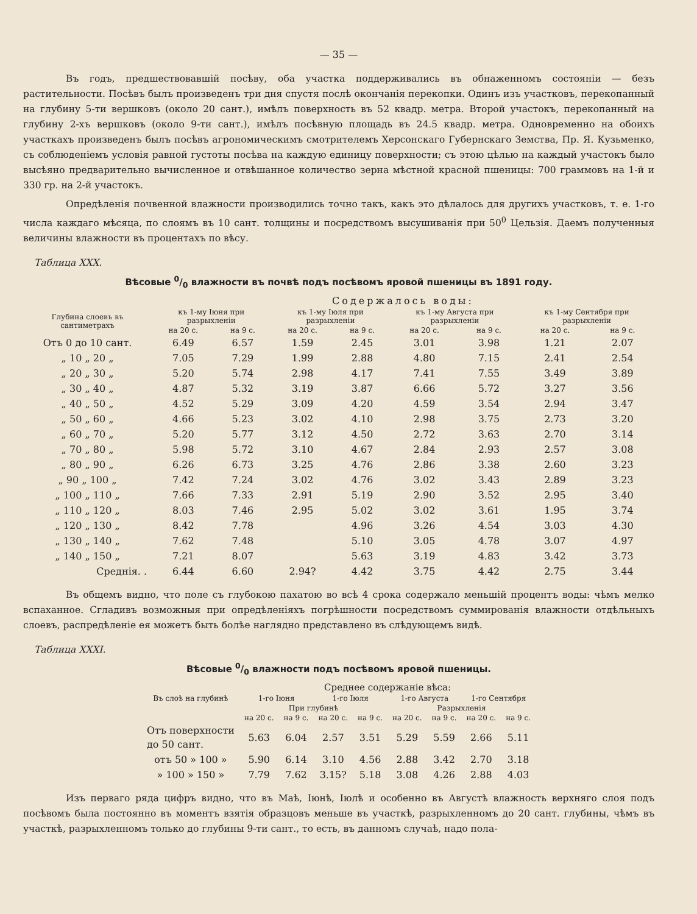— 35 —
Въ годъ, предшествовавшій посѣву, оба участка поддерживались въ обнаженномъ состояніи — безъ растительности. Посѣвъ былъ произведенъ три дня спустя послѣ окончанія перекопки. Одинъ изъ участковъ, перекопанный на глубину 5-ти вершковъ (около 20 сант.), имѣлъ поверхность въ 52 квадр. метра. Второй участокъ, перекопанный на глубину 2-хъ вершковъ (около 9-ти сант.), имѣлъ посѣвную площадь въ 24.5 квадр. метра. Одновременно на обоихъ участкахъ произведенъ былъ посѣвъ агрономическимъ смотрителемъ Херсонскаго Губернскаго Земства, Пр. Я. Кузьменко, съ соблюденіемъ условія равной густоты посѣва на каждую единицу поверхности; съ этою цѣлью на каждый участокъ было высѣяно предварительно вычисленное и отвѣшанное количество зерна мѣстной красной пшеницы: 700 граммовъ на 1-й и 330 гр. на 2-й участокъ.
Опредѣленія почвенной влажности производились точно такъ, какъ это дѣлалось для другихъ участковъ, т. е. 1-го числа каждаго мѣсяца, по слоямъ въ 10 сант. толщины и посредствомъ высушиванія при 50<sup>0</sup> Цельзія. Даемъ полученныя величины влажности въ процентахъ по вѣсу.
Таблица XXX.
Вѣсовые 0/0 влажности въ почвѣ подъ посѣвомъ яровой пшеницы въ 1891 году.
| | Содержалось воды: | | | | | | | |
| --- | --- | --- | --- | --- | --- | --- | --- | --- |
| Глубина слоевъ въ сантиметрахъ | къ 1-му Іюня при разрыхленіи | | къ 1-му Іюля при разрыхленіи | | къ 1-му Августа при разрыхленіи | | къ 1-му Сентября при разрыхленіи | |
| | на 20 с. | на 9 с. | на 20 с. | на 9 с. | на 20 с. | на 9 с. | на 20 с. | на 9 с. |
| Отъ 0 до 10 сант. | 6.49 | 6.57 | 1.59 | 2.45 | 3.01 | 3.98 | 1.21 | 2.07 |
| „ 10 „ 20 „ | 7.05 | 7.29 | 1.99 | 2.88 | 4.80 | 7.15 | 2.41 | 2.54 |
| „ 20 „ 30 „ | 5.20 | 5.74 | 2.98 | 4.17 | 7.41 | 7.55 | 3.49 | 3.89 |
| „ 30 „ 40 „ | 4.87 | 5.32 | 3.19 | 3.87 | 6.66 | 5.72 | 3.27 | 3.56 |
| „ 40 „ 50 „ | 4.52 | 5.29 | 3.09 | 4.20 | 4.59 | 3.54 | 2.94 | 3.47 |
| „ 50 „ 60 „ | 4.66 | 5.23 | 3.02 | 4.10 | 2.98 | 3.75 | 2.73 | 3.20 |
| „ 60 „ 70 „ | 5.20 | 5.77 | 3.12 | 4.50 | 2.72 | 3.63 | 2.70 | 3.14 |
| „ 70 „ 80 „ | 5.98 | 5.72 | 3.10 | 4.67 | 2.84 | 2.93 | 2.57 | 3.08 |
| „ 80 „ 90 „ | 6.26 | 6.73 | 3.25 | 4.76 | 2.86 | 3.38 | 2.60 | 3.23 |
| „ 90 „ 100 „ | 7.42 | 7.24 | 3.02 | 4.76 | 3.02 | 3.43 | 2.89 | 3.23 |
| „ 100 „ 110 „ | 7.66 | 7.33 | 2.91 | 5.19 | 2.90 | 3.52 | 2.95 | 3.40 |
| „ 110 „ 120 „ | 8.03 | 7.46 | 2.95 | 5.02 | 3.02 | 3.61 | 1.95 | 3.74 |
| „ 120 „ 130 „ | 8.42 | 7.78 | | 4.96 | 3.26 | 4.54 | 3.03 | 4.30 |
| „ 130 „ 140 „ | 7.62 | 7.48 | | 5.10 | 3.05 | 4.78 | 3.07 | 4.97 |
| „ 140 „ 150 „ | 7.21 | 8.07 | | 5.63 | 3.19 | 4.83 | 3.42 | 3.73 |
| Среднія. . | 6.44 | 6.60 | 2.94? | 4.42 | 3.75 | 4.42 | 2.75 | 3.44 |
Въ общемъ видно, что поле съ глубокою пахатою во всѣ 4 срока содержало меньшій процентъ воды: чѣмъ мелко вспаханное. Сгладивъ возможныя при опредѣленіяхъ погрѣшности посредствомъ суммированія влажности отдѣльныхъ слоевъ, распредѣленіе ея можетъ быть болѣе наглядно представлено въ слѣдующемъ видѣ.
Таблица XXXI.
Вѣсовые 0/0 влажности подъ посѣвомъ яровой пшеницы.
| | Среднее содержаніе вѣса: | | | | | | | |
| --- | --- | --- | --- | --- | --- | --- | --- | --- |
| Въ слоѣ на глубинѣ | 1-го Іюня | | 1-го Іюля | | 1-го Августа | | 1-го Сентября | |
| | При глубинѣ | | | | Разрыхленія | | | |
| | на 20 с. | на 9 с. | на 20 с. | на 9 с. | на 20 с. | на 9 с. | на 20 с. | на 9 с. |
| Отъ поверхности до 50 сант. | 5.63 | 6.04 | 2.57 | 3.51 | 5.29 | 5.59 | 2.66 | 5.11 |
| отъ 50 » 100 » | 5.90 | 6.14 | 3.10 | 4.56 | 2.88 | 3.42 | 2.70 | 3.18 |
| » 100 » 150 » | 7.79 | 7.62 | 3.15? | 5.18 | 3.08 | 4.26 | 2.88 | 4.03 |
Изъ перваго ряда цифръ видно, что въ Маѣ, Іюнѣ, Іюлѣ и особенно въ Августѣ влажность верхняго слоя подъ посѣвомъ была постоянно въ моментъ взятія образцовъ меньше въ участкѣ, разрыхленномъ до 20 сант. глубины, чѣмъ въ участкѣ, разрыхленномъ только до глубины 9-ти сант., то есть, въ данномъ случаѣ, надо пола-